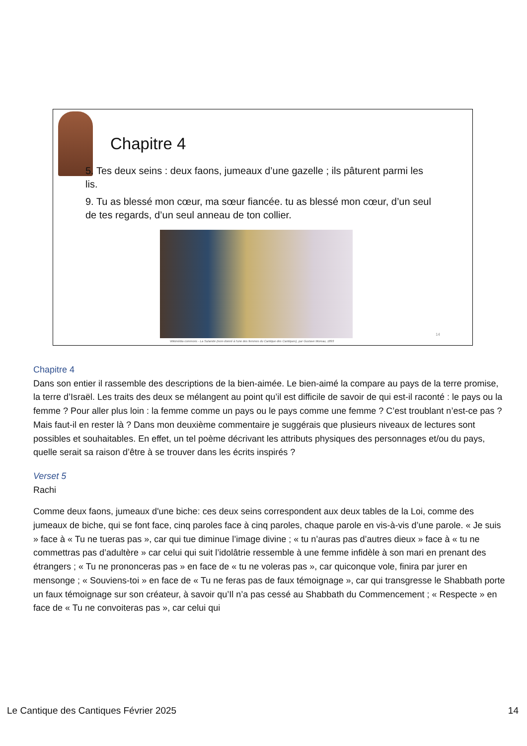Chapitre 4
5. Tes deux seins : deux faons, jumeaux d’une gazelle ; ils pâturent parmi les lis.
9. Tu as blessé mon cœur, ma sœur fiancée. tu as blessé mon cœur, d’un seul de tes regards, d’un seul anneau de ton collier.
14
Wikimédia commons - La Sulamite (nom donné à l'une des femmes du Cantique des Cantiques), par Gustave Moreau, 1893
Chapitre 4
Dans son entier il rassemble des descriptions de la bien-aimée. Le bien-aimé la compare au pays de la terre promise, la terre d’Israël. Les traits des deux se mélangent au point qu’il est difficile de savoir de qui est-il raconté : le pays ou la femme ? Pour aller plus loin : la femme comme un pays ou le pays comme une femme ? C’est troublant n’est-ce pas ? Mais faut-il en rester là ? Dans mon deuxième commentaire je suggérais que plusieurs niveaux de lectures sont possibles et souhaitables. En effet, un tel poème décrivant les attributs physiques des personnages et/ou du pays, quelle serait sa raison d’être à se trouver dans les écrits inspirés ?
Verset 5
Rachi
Comme deux faons, jumeaux d'une biche: ces deux seins correspondent aux deux tables de la Loi, comme des jumeaux de biche, qui se font face, cinq paroles face à cinq paroles, chaque parole en vis-à-vis d’une parole. « Je suis » face à « Tu ne tueras pas », car qui tue diminue l’image divine ; « tu n’auras pas d’autres dieux » face à « tu ne commettras pas d’adultère » car celui qui suit l’idolâtrie ressemble à une femme infidèle à son mari en prenant des étrangers ; « Tu ne prononceras pas » en face de « tu ne voleras pas », car quiconque vole, finira par jurer en mensonge ; « Souviens-toi » en face de « Tu ne feras pas de faux témoignage », car qui transgresse le Shabbath porte un faux témoignage sur son créateur, à savoir qu’Il n’a pas cessé au Shabbath du Commencement ; « Respecte » en face de « Tu ne convoiteras pas », car celui qui
Le Cantique des Cantiques Février 2025 14